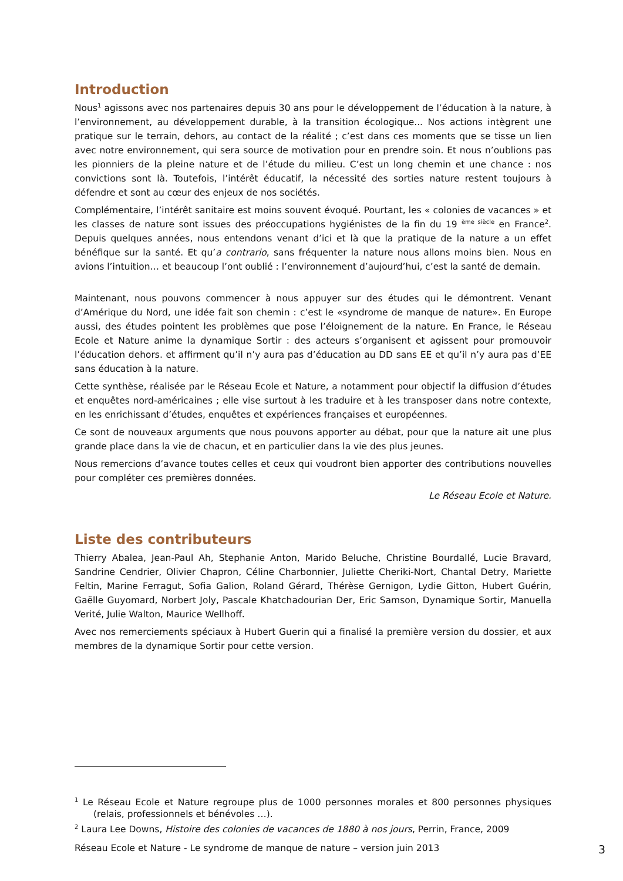Introduction
Nous<sup>1</sup> agissons avec nos partenaires depuis 30 ans pour le développement de l’éducation à la nature, à l’environnement, au développement durable, à la transition écologique... Nos actions intègrent une pratique sur le terrain, dehors, au contact de la réalité ; c’est dans ces moments que se tisse un lien avec notre environnement, qui sera source de motivation pour en prendre soin. Et nous n’oublions pas les pionniers de la pleine nature et de l’étude du milieu. C’est un long chemin et une chance : nos convictions sont là. Toutefois, l’intérêt éducatif, la nécessité des sorties nature restent toujours à défendre et sont au cœur des enjeux de nos sociétés.
Complémentaire, l’intérêt sanitaire est moins souvent évoqué. Pourtant, les « colonies de vacances » et les classes de nature sont issues des préoccupations hygiénistes de la fin du 19 <sup>ème siècle</sup> en France<sup>2</sup>. Depuis quelques années, nous entendons venant d’ici et là que la pratique de la nature a un effet bénéfique sur la santé. Et qu’a contrario, sans fréquenter la nature nous allons moins bien. Nous en avions l’intuition… et beaucoup l’ont oublié : l’environnement d’aujourd’hui, c’est la santé de demain.
Maintenant, nous pouvons commencer à nous appuyer sur des études qui le démontrent. Venant d’Amérique du Nord, une idée fait son chemin : c’est le «syndrome de manque de nature». En Europe aussi, des études pointent les problèmes que pose l’éloignement de la nature. En France, le Réseau Ecole et Nature anime la dynamique Sortir : des acteurs s’organisent et agissent pour promouvoir l’éducation dehors. et affirment qu’il n’y aura pas d’éducation au DD sans EE et qu’il n’y aura pas d’EE sans éducation à la nature.
Cette synthèse, réalisée par le Réseau Ecole et Nature, a notamment pour objectif la diffusion d’études et enquêtes nord-américaines ; elle vise surtout à les traduire et à les transposer dans notre contexte, en les enrichissant d’études, enquêtes et expériences françaises et européennes.
Ce sont de nouveaux arguments que nous pouvons apporter au débat, pour que la nature ait une plus grande place dans la vie de chacun, et en particulier dans la vie des plus jeunes.
Nous remercions d’avance toutes celles et ceux qui voudront bien apporter des contributions nouvelles pour compléter ces premières données.
Le Réseau Ecole et Nature.
Liste des contributeurs
Thierry Abalea, Jean-Paul Ah, Stephanie Anton, Marido Beluche, Christine Bourdallé, Lucie Bravard, Sandrine Cendrier, Olivier Chapron, Céline Charbonnier, Juliette Cheriki-Nort, Chantal Detry, Mariette Feltin, Marine Ferragut, Sofia Galion, Roland Gérard, Thérèse Gernigon, Lydie Gitton, Hubert Guérin, Gaëlle Guyomard, Norbert Joly, Pascale Khatchadourian Der, Eric Samson, Dynamique Sortir, Manuella Verité, Julie Walton, Maurice Wellhoff.
Avec nos remerciements spéciaux à Hubert Guerin qui a finalisé la première version du dossier, et aux membres de la dynamique Sortir pour cette version.
<sup>1</sup> Le Réseau Ecole et Nature regroupe plus de 1000 personnes morales et 800 personnes physiques (relais, professionnels et bénévoles …).
<sup>2</sup> Laura Lee Downs, Histoire des colonies de vacances de 1880 à nos jours, Perrin, France, 2009
Réseau Ecole et Nature - Le syndrome de manque de nature – version juin 2013 3